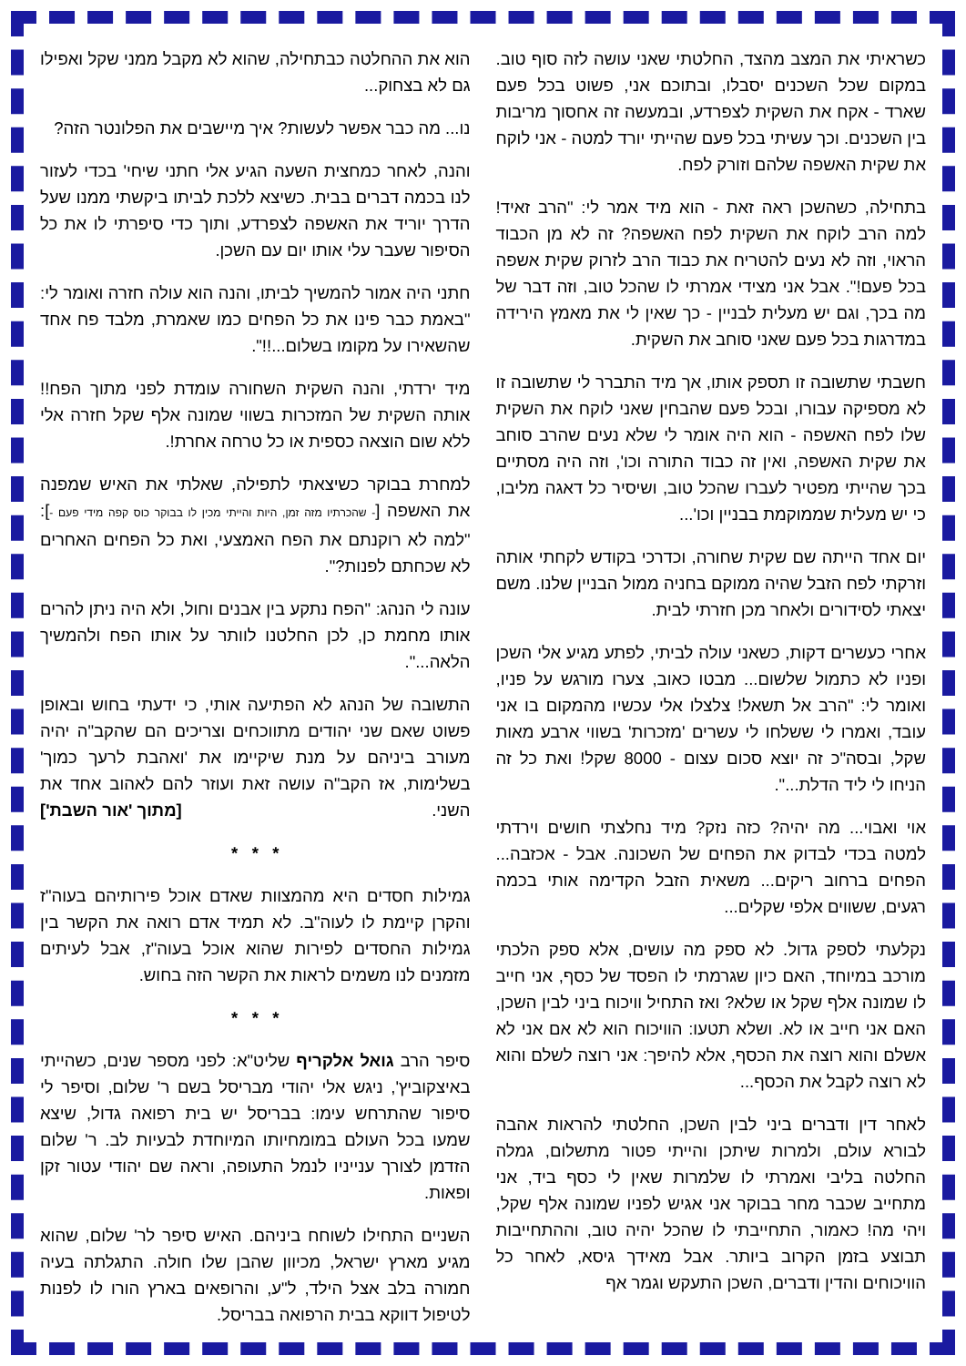כשראיתי את המצב מהצד, החלטתי שאני עושה לזה סוף טוב. במקום שכל השכנים יסבלו, ובתוכם אני, פשוט בכל פעם שארד - אקח את השקית לצפרדע, ובמעשה זה אחסוך מריבות בין השכנים. וכך עשיתי בכל פעם שהייתי יורד למטה - אני לוקח את שקית האשפה שלהם וזורק לפח.
בתחילה, כשהשכן ראה זאת - הוא מיד אמר לי: "הרב זאיד! למה הרב לוקח את השקית לפח האשפה? זה לא מן הכבוד הראוי, וזה לא נעים להטריח את כבוד הרב לזרוק שקית אשפה בכל פעם!". אבל אני מצידי אמרתי לו שהכל טוב, וזה דבר של מה בכך, וגם יש מעלית לבניין - כך שאין לי את מאמץ הירידה במדרגות בכל פעם שאני סוחב את השקית.
חשבתי שתשובה זו תספק אותו, אך מיד התברר לי שתשובה זו לא מספיקה עבורו, ובכל פעם שהבחין שאני לוקח את השקית שלו לפח האשפה - הוא היה אומר לי שלא נעים שהרב סוחב את שקית האשפה, ואין זה כבוד התורה וכו', וזה היה מסתיים בכך שהייתי מפטיר לעברו שהכל טוב, ושיסיר כל דאגה מליבו, כי יש מעלית שממוקמת בבניין וכו'...
יום אחד הייתה שם שקית שחורה, וכדרכי בקודש לקחתי אותה וזרקתי לפח הזבל שהיה ממוקם בחניה ממול הבניין שלנו. משם יצאתי לסידורים ולאחר מכן חזרתי לבית.
אחרי כעשרים דקות, כשאני עולה לביתי, לפתע מגיע אלי השכן ופניו לא כתמול שלשום... מבטו כאוב, צערו מורגש על פניו, ואומר לי: "הרב אל תשאל! צלצלו אלי עכשיו מהמקום בו אני עובד, ואמרו לי ששלחו לי עשרים 'מזכרות' בשווי ארבע מאות שקל, ובסה"כ זה יוצא סכום עצום - 8000 שקל! ואת כל זה הניחו לי ליד הדלת...".
אוי ואבוי... מה יהיה? כזה נזק? מיד נחלצתי חושים וירדתי למטה בכדי לבדוק את הפחים של השכונה. אבל - אכזבה... הפחים ברחוב ריקים... משאית הזבל הקדימה אותי בכמה רגעים, ששווים אלפי שקלים...
נקלעתי לספק גדול. לא ספק מה עושים, אלא ספק הלכתי מורכב במיוחד, האם כיון שגרמתי לו הפסד של כסף, אני חייב לו שמונה אלף שקל או שלא? ואז התחיל וויכוח ביני לבין השכן, האם אני חייב או לא. ושלא תטעו: הוויכוח הוא לא אם אני לא אשלם והוא רוצה את הכסף, אלא להיפך: אני רוצה לשלם והוא לא רוצה לקבל את הכסף...
לאחר דין ודברים ביני לבין השכן, החלטתי להראות אהבה לבורא עולם, ולמרות שיתכן והייתי פטור מתשלום, גמלה החלטה בליבי ואמרתי לו שלמרות שאין לי כסף ביד, אני מתחייב שכבר מחר בבוקר אני אגיש לפניו שמונה אלף שקל, ויהי מה! כאמור, התחייבתי לו שהכל יהיה טוב, וההתחייבות תבוצע בזמן הקרוב ביותר. אבל מאידך גיסא, לאחר כל הוויכוחים והדין ודברים, השכן התעקש וגמר אף
הוא את ההחלטה כבתחילה, שהוא לא מקבל ממני שקל ואפילו גם לא בצחוק...
נו... מה כבר אפשר לעשות? איך מיישבים את הפלונטר הזה?
והנה, לאחר כמחצית השעה הגיע אלי חתני שיחי' בכדי לעזור לנו בכמה דברים בבית. כשיצא ללכת לביתו ביקשתי ממנו שעל הדרך יוריד את האשפה לצפרדע, ותוך כדי סיפרתי לו את כל הסיפור שעבר עלי אותו יום עם השכן.
חתני היה אמור להמשיך לביתו, והנה הוא עולה חזרה ואומר לי: "באמת כבר פינו את כל הפחים כמו שאמרת, מלבד פח אחד שהשאירו על מקומו בשלום...!!".
מיד ירדתי, והנה השקית השחורה עומדת לפני מתוך הפח!! אותה השקית של המזכרות בשווי שמונה אלף שקל חזרה אלי ללא שום הוצאה כספית או כל טרחה אחרת!.
למחרת בבוקר כשיצאתי לתפילה, שאלתי את האיש שמפנה את האשפה [- שהכרתיו מזה זמן, היות והייתי מכין לו בבוקר כוס קפה מידי פעם -]: "למה לא רוקנתם את הפח האמצעי, ואת כל הפחים האחרים לא שכחתם לפנות?".
עונה לי הנהג: "הפח נתקע בין אבנים וחול, ולא היה ניתן להרים אותו מחמת כן, לכן החלטנו לוותר על אותו הפח ולהמשיך הלאה...".
התשובה של הנהג לא הפתיעה אותי, כי ידעתי בחוש ובאופן פשוט שאם שני יהודים מתווכחים וצריכים הם שהקב"ה יהיה מעורב ביניהם על מנת שיקיימו את 'ואהבת לרעך כמוך' בשלימות, אז הקב"ה עושה זאת ועוזר להם לאהוב אחד את השני. [מתוך 'אור השבת']
* * *
גמילות חסדים היא מהמצוות שאדם אוכל פירותיהם בעוה"ז והקרן קיימת לו לעוה"ב. לא תמיד אדם רואה את הקשר בין גמילות החסדים לפירות שהוא אוכל בעוה"ז, אבל לעיתים מזמנים לנו משמים לראות את הקשר הזה בחוש.
* * *
סיפר הרב גואל אלקריף שליט"א: לפני מספר שנים, כשהייתי באיצקוביץ', ניגש אלי יהודי מבריסל בשם ר' שלום, וסיפר לי סיפור שהתרחש עימו: בבריסל יש בית רפואה גדול, שיצא שמעו בכל העולם במומחיותו המיוחדת לבעיות לב. ר' שלום הזדמן לצורך ענייניו לנמל התעופה, וראה שם יהודי עטור זקן ופאות.
השניים התחילו לשוחח ביניהם. האיש סיפר לר' שלום, שהוא מגיע מארץ ישראל, מכיוון שהבן שלו חולה. התגלתה בעיה חמורה בלב אצל הילד, ל"ע, והרופאים בארץ הורו לו לפנות לטיפול דווקא בבית הרפואה בבריסל.